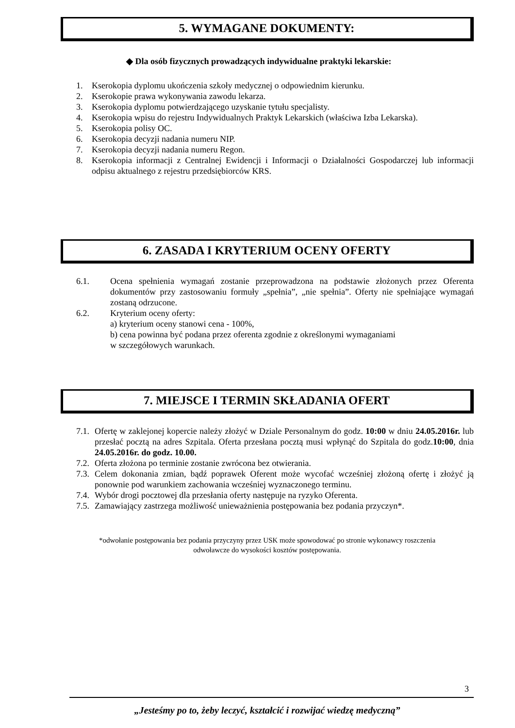5. WYMAGANE DOKUMENTY:
◆ Dla osób fizycznych prowadzących indywidualne praktyki lekarskie:
1. Kserokopia dyplomu ukończenia szkoły medycznej o odpowiednim kierunku.
2. Kserokopie prawa wykonywania zawodu lekarza.
3. Kserokopia dyplomu potwierdzającego uzyskanie tytułu specjalisty.
4. Kserokopia wpisu do rejestru Indywidualnych Praktyk Lekarskich (właściwa Izba Lekarska).
5. Kserokopia polisy OC.
6. Kserokopia decyzji nadania numeru NIP.
7. Kserokopia decyzji nadania numeru Regon.
8. Kserokopia informacji z Centralnej Ewidencji i Informacji o Działalności Gospodarczej lub informacji odpisu aktualnego z rejestru przedsiębiorców KRS.
6. ZASADA I KRYTERIUM OCENY OFERTY
6.1. Ocena spełnienia wymagań zostanie przeprowadzona na podstawie złożonych przez Oferenta dokumentów przy zastosowaniu formuły „spełnia”, „nie spełnia”. Oferty nie spełniające wymagań zostaną odrzucone.
6.2. Kryterium oceny oferty:
a) kryterium oceny stanowi cena - 100%,
b) cena powinna być podana przez oferenta zgodnie z określonymi wymaganiami
w szczegółowych warunkach.
7. MIEJSCE I TERMIN SKŁADANIA OFERT
7.1. Ofertę w zaklejonej kopercie należy złożyć w Dziale Personalnym do godz. 10:00 w dniu 24.05.2016r. lub przesłać pocztą na adres Szpitala. Oferta przesłana pocztą musi wpłynąć do Szpitala do godz.10:00, dnia 24.05.2016r. do godz. 10.00.
7.2. Oferta złożona po terminie zostanie zwrócona bez otwierania.
7.3. Celem dokonania zmian, bądź poprawek Oferent może wycofać wcześniej złożoną ofertę i złożyć ją ponownie pod warunkiem zachowania wcześniej wyznaczonego terminu.
7.4. Wybór drogi pocztowej dla przesłania oferty następuje na ryzyko Oferenta.
7.5. Zamawiający zastrzega możliwość unieważnienia postępowania bez podania przyczyn*.
*odwołanie postępowania bez podania przyczyny przez USK może spowodować po stronie wykonawcy roszczenia
odwoławcze do wysokości kosztów postępowania.
3
„Jesteśmy po to, żeby leczyć, kształcić i rozwijać wiedzę medyczną”